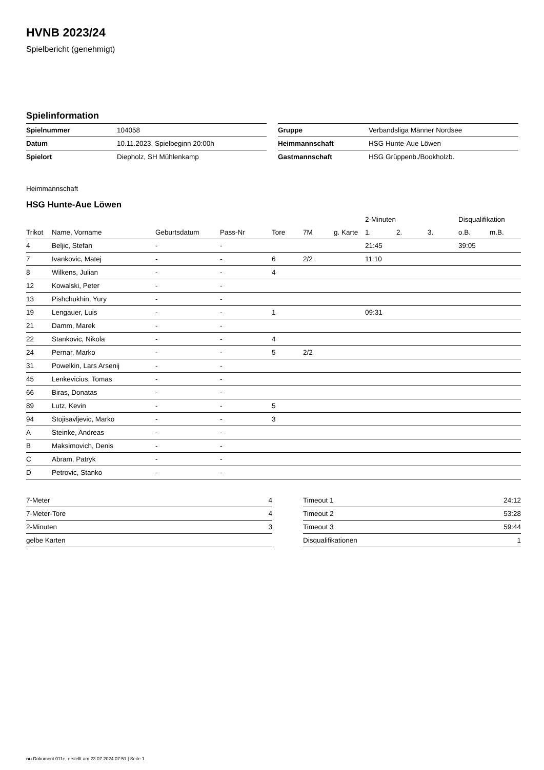HVNB 2023/24
Spielbericht (genehmigt)
Spielinformation
| Spielnummer | 104058 |
| Datum | 10.11.2023, Spielbeginn 20:00h |
| Spielort | Diepholz, SH Mühlenkamp |
| Gruppe | Verbandsliga Männer Nordsee |
| Heimmannschaft | HSG Hunte-Aue Löwen |
| Gastmannschaft | HSG Grüppenb./Bookholzb. |
Heimmannschaft
HSG Hunte-Aue Löwen
| | | | | | | | 2-Minuten | | | Disqualifikation | |
| --- | --- | --- | --- | --- | --- | --- | --- | --- | --- | --- | --- |
| Trikot | Name, Vorname | Geburtsdatum | Pass-Nr | Tore | 7M | g. Karte | 1. | 2. | 3. | o.B. | m.B. |
| 4 | Beljic, Stefan | - | - | | | | 21:45 | | | 39:05 | |
| 7 | Ivankovic, Matej | - | - | 6 | 2/2 | | 11:10 | | | | |
| 8 | Wilkens, Julian | - | - | 4 | | | | | | | |
| 12 | Kowalski, Peter | - | - | | | | | | | | |
| 13 | Pishchukhin, Yury | - | - | | | | | | | | |
| 19 | Lengauer, Luis | - | - | 1 | | | 09:31 | | | | |
| 21 | Damm, Marek | - | - | | | | | | | | |
| 22 | Stankovic, Nikola | - | - | 4 | | | | | | | |
| 24 | Pernar, Marko | - | - | 5 | 2/2 | | | | | | |
| 31 | Powelkin, Lars Arsenij | - | - | | | | | | | | |
| 45 | Lenkevicius, Tomas | - | - | | | | | | | | |
| 66 | Biras, Donatas | - | - | | | | | | | | |
| 89 | Lutz, Kevin | - | - | 5 | | | | | | | |
| 94 | Stojisavljevic, Marko | - | - | 3 | | | | | | | |
| A | Steinke, Andreas | - | - | | | | | | | | |
| B | Maksimovich, Denis | - | - | | | | | | | | |
| C | Abram, Patryk | - | - | | | | | | | | |
| D | Petrovic, Stanko | - | - | | | | | | | | |
| 7-Meter | 4 |
| 7-Meter-Tore | 4 |
| 2-Minuten | 3 |
| gelbe Karten | |
| Timeout 1 | 24:12 |
| Timeout 2 | 53:28 |
| Timeout 3 | 59:44 |
| Disqualifikationen | 1 |
nu.Dokument 011e, erstellt am 23.07.2024 07:51 | Seite 1